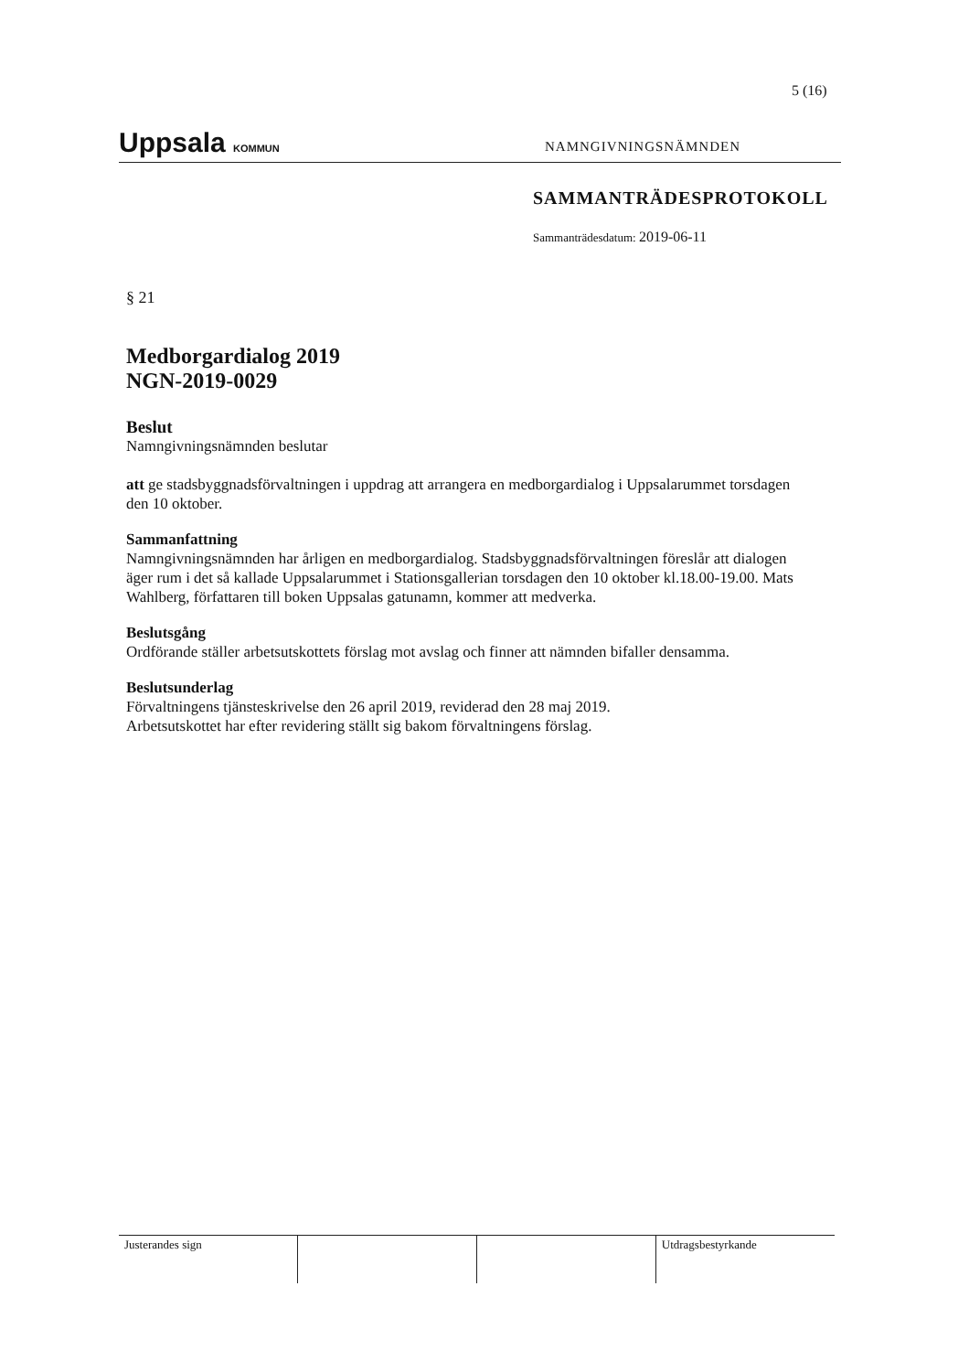5 (16)
Uppsala KOMMUN
NAMNGIVNINGSNÄMNDEN
SAMMANTRÄDESPROTOKOLL
Sammanträdesdatum: 2019-06-11
§ 21
Medborgardialog 2019
NGN-2019-0029
Beslut
Namngivningsnämnden beslutar
att ge stadsbyggnadsförvaltningen i uppdrag att arrangera en medborgardialog i Uppsalarummet torsdagen den 10 oktober.
Sammanfattning
Namngivningsnämnden har årligen en medborgardialog. Stadsbyggnadsförvaltningen föreslår att dialogen äger rum i det så kallade Uppsalarummet i Stationsgallerian torsdagen den 10 oktober kl.18.00-19.00. Mats Wahlberg, författaren till boken Uppsalas gatunamn, kommer att medverka.
Beslutsgång
Ordförande ställer arbetsutskottets förslag mot avslag och finner att nämnden bifaller densamma.
Beslutsunderlag
Förvaltningens tjänsteskrivelse den 26 april 2019, reviderad den 28 maj 2019.
Arbetsutskottet har efter revidering ställt sig bakom förvaltningens förslag.
| Justerandes sign | | | Utdragsbestyrkande |